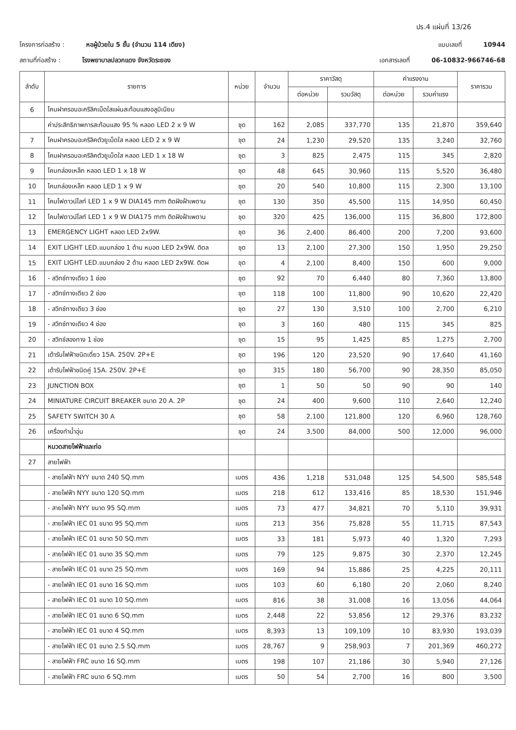ปร.4 แผ่นที่ 13/26
โครงการก่อสร้าง : หอผู้ป่วยใน 5 ชั้น (จำนวน 114 เตียง) แบบเลขที่ 10944
สถานที่ก่อสร้าง : โรงพยาบาลปลวกแดง จังหวัดระยอง เอกสารเลขที่ 06-10832-966746-68
| ลำดับ | รายการ | หน่วย | จำนวน | ราคาวัสดุ | | ค่าแรงงาน | | ราคารวม |
| --- | --- | --- | --- | --- | --- | --- | --- | --- |
| | | | | ต่อหน่วย | รวมวัสดุ | ต่อหน่วย | รวมค่าแรง | |
| 6 | โคมฝาครอบอะคริลิคเม็ดใสแผ่นสะท้อนแสงอลูมิเนียม | | | | | | | |
| | ค่าประสิทธิภาพการสะท้อนแสง 95 % หลอด LED 2 x 9 W | ชุด | 162 | 2,085 | 337,770 | 135 | 21,870 | 359,640 |
| 7 | โคมฝาครอบอะคริลิคตัวยูเม็ดใส หลอด LED 2 x 9 W | ชุด | 24 | 1,230 | 29,520 | 135 | 3,240 | 32,760 |
| 8 | โคมฝาครอบอะคริลิคตัวยูเม็ดใส หลอด LED 1 x 18 W | ชุด | 3 | 825 | 2,475 | 115 | 345 | 2,820 |
| 9 | โคมกล่องเหล็ก หลอด LED 1 x 18 W | ชุด | 48 | 645 | 30,960 | 115 | 5,520 | 36,480 |
| 10 | โคมกล่องเหล็ก หลอด LED 1 x 9 W | ชุด | 20 | 540 | 10,800 | 115 | 2,300 | 13,100 |
| 11 | โคมไฟดาวน์ไลท์ LED 1 x 9 W DIA145 mm ติดฝังฝ้าเพดาน | ชุด | 130 | 350 | 45,500 | 115 | 14,950 | 60,450 |
| 12 | โคมไฟดาวน์ไลท์ LED 1 x 9 W DIA175 mm ติดฝังฝ้าเพดาน | ชุด | 320 | 425 | 136,000 | 115 | 36,800 | 172,800 |
| 13 | EMERGENCY LIGHT หลอด LED 2x9W. | ชุด | 36 | 2,400 | 86,400 | 200 | 7,200 | 93,600 |
| 14 | EXIT LIGHT LED.แบบกล่อง 1 ด้าน หมอด LED 2x9W. ติดล | ชุด | 13 | 2,100 | 27,300 | 150 | 1,950 | 29,250 |
| 15 | EXIT LIGHT LED.แบบกล่อง 2 ด้าน หลอด LED 2x9W. ติดผ | ชุด | 4 | 2,100 | 8,400 | 150 | 600 | 9,000 |
| 16 | - สวิทช์ทางเดียว 1 ช่อง | ชุด | 92 | 70 | 6,440 | 80 | 7,360 | 13,800 |
| 17 | - สวิทช์ทางเดียว 2 ช่อง | ชุด | 118 | 100 | 11,800 | 90 | 10,620 | 22,420 |
| 18 | - สวิทช์ทางเดียว 3 ช่อง | ชุด | 27 | 130 | 3,510 | 100 | 2,700 | 6,210 |
| 19 | - สวิทช์ทางเดียว 4 ช่อง | ชุด | 3 | 160 | 480 | 115 | 345 | 825 |
| 20 | - สวิทช์สองทาง 1 ช่อง | ชุด | 15 | 95 | 1,425 | 85 | 1,275 | 2,700 |
| 21 | เต้ารับไฟฟ้าชนิดเดี่ยว 15A. 250V. 2P+E | ชุด | 196 | 120 | 23,520 | 90 | 17,640 | 41,160 |
| 22 | เต้ารับไฟฟ้าชนิดคู่ 15A. 250V. 2P+E | ชุด | 315 | 180 | 56,700 | 90 | 28,350 | 85,050 |
| 23 | JUNCTION BOX | ชุด | 1 | 50 | 50 | 90 | 90 | 140 |
| 24 | MINIATURE CIRCUIT BREAKER ขนาด 20 A. 2P | ชุด | 24 | 400 | 9,600 | 110 | 2,640 | 12,240 |
| 25 | SAFETY SWITCH 30 A | ชุด | 58 | 2,100 | 121,800 | 120 | 6,960 | 128,760 |
| 26 | เครื่องทำน้ำอุ่น | ชุด | 24 | 3,500 | 84,000 | 500 | 12,000 | 96,000 |
| | หมวดสายไฟฟ้าและท่อ | | | | | | | |
| 27 | สายไฟฟ้า | | | | | | | |
| | - สายไฟฟ้า NYY ขนาด 240 SQ.mm | เมตร | 436 | 1,218 | 531,048 | 125 | 54,500 | 585,548 |
| | - สายไฟฟ้า NYY ขนาด 120 SQ.mm | เมตร | 218 | 612 | 133,416 | 85 | 18,530 | 151,946 |
| | - สายไฟฟ้า NYY ขนาด 95 SQ.mm | เมตร | 73 | 477 | 34,821 | 70 | 5,110 | 39,931 |
| | - สายไฟฟ้า IEC 01 ขนาด 95 SQ.mm | เมตร | 213 | 356 | 75,828 | 55 | 11,715 | 87,543 |
| | - สายไฟฟ้า IEC 01 ขนาด 50 SQ.mm | เมตร | 33 | 181 | 5,973 | 40 | 1,320 | 7,293 |
| | - สายไฟฟ้า IEC 01 ขนาด 35 SQ.mm | เมตร | 79 | 125 | 9,875 | 30 | 2,370 | 12,245 |
| | - สายไฟฟ้า IEC 01 ขนาด 25 SQ.mm | เมตร | 169 | 94 | 15,886 | 25 | 4,225 | 20,111 |
| | - สายไฟฟ้า IEC 01 ขนาด 16 SQ.mm | เมตร | 103 | 60 | 6,180 | 20 | 2,060 | 8,240 |
| | - สายไฟฟ้า IEC 01 ขนาด 10 SQ.mm | เมตร | 816 | 38 | 31,008 | 16 | 13,056 | 44,064 |
| | - สายไฟฟ้า IEC 01 ขนาด 6 SQ.mm | เมตร | 2,448 | 22 | 53,856 | 12 | 29,376 | 83,232 |
| | - สายไฟฟ้า IEC 01 ขนาด 4 SQ.mm | เมตร | 8,393 | 13 | 109,109 | 10 | 83,930 | 193,039 |
| | - สายไฟฟ้า IEC 01 ขนาด 2.5 SQ.mm | เมตร | 28,767 | 9 | 258,903 | 7 | 201,369 | 460,272 |
| | - สายไฟฟ้า FRC ขนาด 16 SQ.mm | เมตร | 198 | 107 | 21,186 | 30 | 5,940 | 27,126 |
| | - สายไฟฟ้า FRC ขนาด 6 SQ.mm | เมตร | 50 | 54 | 2,700 | 16 | 800 | 3,500 |